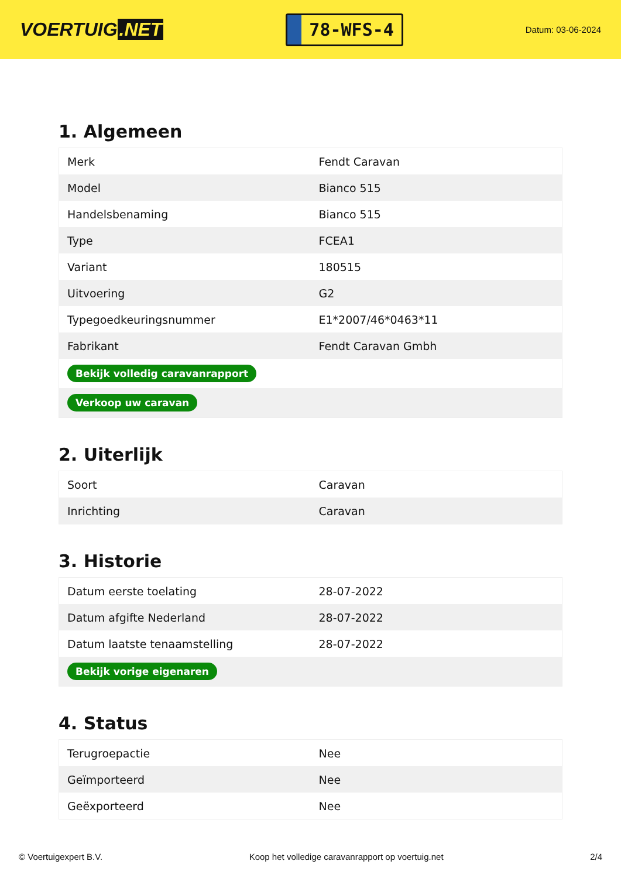VOERTUIG.NET
78-WFS-4
Datum: 03-06-2024
1. Algemeen
| Merk | Fendt Caravan |
| Model | Bianco 515 |
| Handelsbenaming | Bianco 515 |
| Type | FCEA1 |
| Variant | 180515 |
| Uitvoering | G2 |
| Typegoedkeuringsnummer | E1*2007/46*0463*11 |
| Fabrikant | Fendt Caravan Gmbh |
| Bekijk volledig caravanrapport | |
| Verkoop uw caravan | |
2. Uiterlijk
| Soort | Caravan |
| Inrichting | Caravan |
3. Historie
| Datum eerste toelating | 28-07-2022 |
| Datum afgifte Nederland | 28-07-2022 |
| Datum laatste tenaamstelling | 28-07-2022 |
| Bekijk vorige eigenaren | |
4. Status
| Terugroepactie | Nee |
| Geïmporteerd | Nee |
| Geëxporteerd | Nee |
© Voertuigexpert B.V. Koop het volledige caravanrapport op voertuig.net 2/4